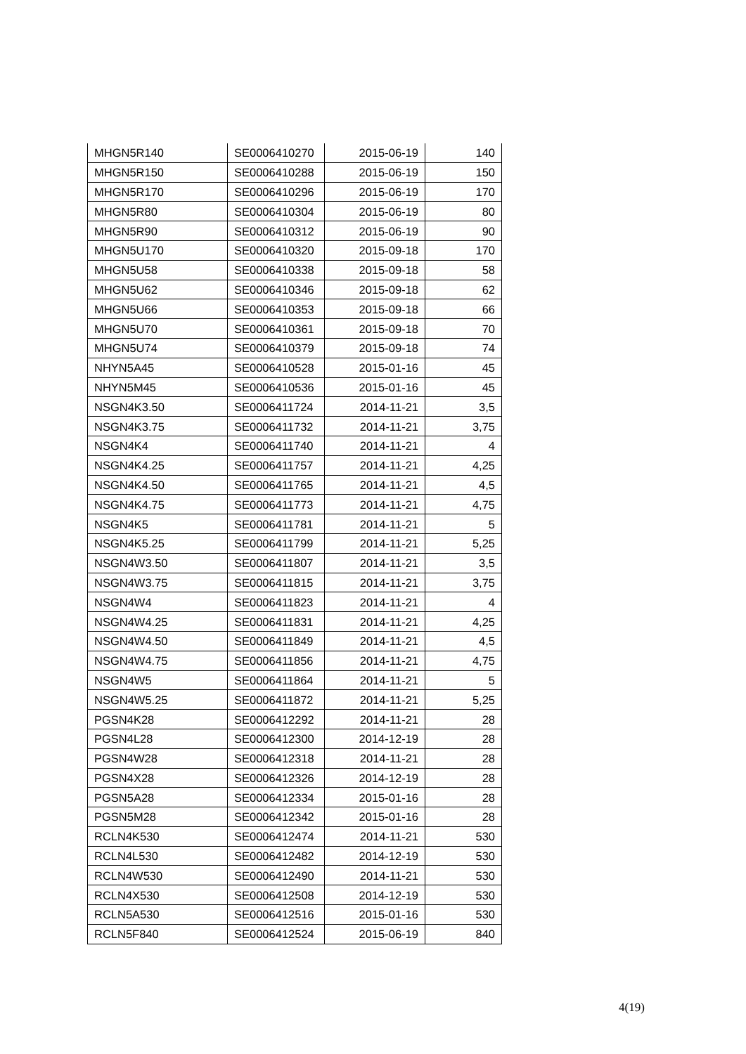| MHGN5R140 | SE0006410270 | 2015-06-19 | 140 |
| MHGN5R150 | SE0006410288 | 2015-06-19 | 150 |
| MHGN5R170 | SE0006410296 | 2015-06-19 | 170 |
| MHGN5R80 | SE0006410304 | 2015-06-19 | 80 |
| MHGN5R90 | SE0006410312 | 2015-06-19 | 90 |
| MHGN5U170 | SE0006410320 | 2015-09-18 | 170 |
| MHGN5U58 | SE0006410338 | 2015-09-18 | 58 |
| MHGN5U62 | SE0006410346 | 2015-09-18 | 62 |
| MHGN5U66 | SE0006410353 | 2015-09-18 | 66 |
| MHGN5U70 | SE0006410361 | 2015-09-18 | 70 |
| MHGN5U74 | SE0006410379 | 2015-09-18 | 74 |
| NHYN5A45 | SE0006410528 | 2015-01-16 | 45 |
| NHYN5M45 | SE0006410536 | 2015-01-16 | 45 |
| NSGN4K3.50 | SE0006411724 | 2014-11-21 | 3,5 |
| NSGN4K3.75 | SE0006411732 | 2014-11-21 | 3,75 |
| NSGN4K4 | SE0006411740 | 2014-11-21 | 4 |
| NSGN4K4.25 | SE0006411757 | 2014-11-21 | 4,25 |
| NSGN4K4.50 | SE0006411765 | 2014-11-21 | 4,5 |
| NSGN4K4.75 | SE0006411773 | 2014-11-21 | 4,75 |
| NSGN4K5 | SE0006411781 | 2014-11-21 | 5 |
| NSGN4K5.25 | SE0006411799 | 2014-11-21 | 5,25 |
| NSGN4W3.50 | SE0006411807 | 2014-11-21 | 3,5 |
| NSGN4W3.75 | SE0006411815 | 2014-11-21 | 3,75 |
| NSGN4W4 | SE0006411823 | 2014-11-21 | 4 |
| NSGN4W4.25 | SE0006411831 | 2014-11-21 | 4,25 |
| NSGN4W4.50 | SE0006411849 | 2014-11-21 | 4,5 |
| NSGN4W4.75 | SE0006411856 | 2014-11-21 | 4,75 |
| NSGN4W5 | SE0006411864 | 2014-11-21 | 5 |
| NSGN4W5.25 | SE0006411872 | 2014-11-21 | 5,25 |
| PGSN4K28 | SE0006412292 | 2014-11-21 | 28 |
| PGSN4L28 | SE0006412300 | 2014-12-19 | 28 |
| PGSN4W28 | SE0006412318 | 2014-11-21 | 28 |
| PGSN4X28 | SE0006412326 | 2014-12-19 | 28 |
| PGSN5A28 | SE0006412334 | 2015-01-16 | 28 |
| PGSN5M28 | SE0006412342 | 2015-01-16 | 28 |
| RCLN4K530 | SE0006412474 | 2014-11-21 | 530 |
| RCLN4L530 | SE0006412482 | 2014-12-19 | 530 |
| RCLN4W530 | SE0006412490 | 2014-11-21 | 530 |
| RCLN4X530 | SE0006412508 | 2014-12-19 | 530 |
| RCLN5A530 | SE0006412516 | 2015-01-16 | 530 |
| RCLN5F840 | SE0006412524 | 2015-06-19 | 840 |
4(19)